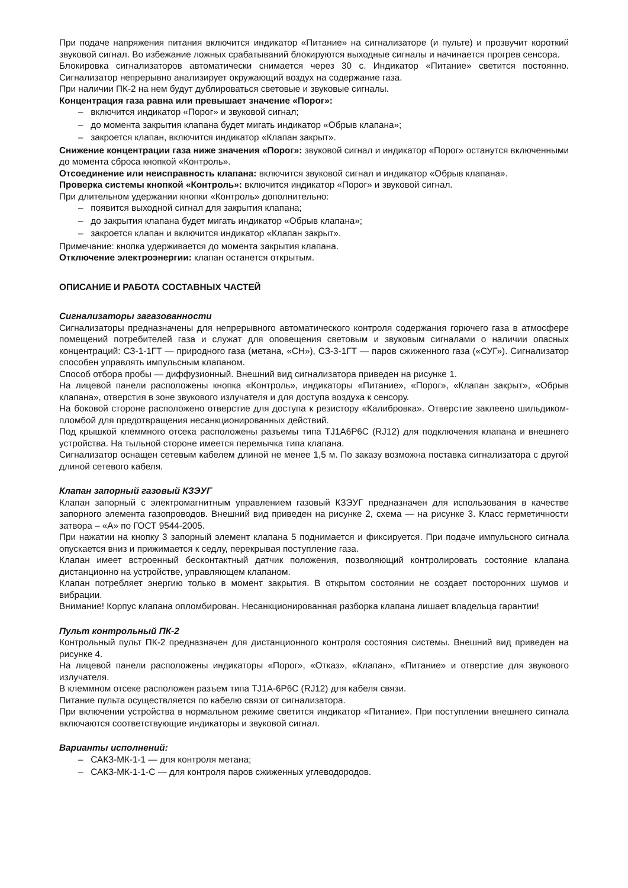При подаче напряжения питания включится индикатор «Питание» на сигнализаторе (и пульте) и прозвучит короткий звуковой сигнал. Во избежание ложных срабатываний блокируются выходные сигналы и начинается прогрев сенсора.
Блокировка сигнализаторов автоматически снимается через 30 с. Индикатор «Питание» светится постоянно. Сигнализатор непрерывно анализирует окружающий воздух на содержание газа.
При наличии ПК-2 на нем будут дублироваться световые и звуковые сигналы.
Концентрация газа равна или превышает значение «Порог»:
– включится индикатор «Порог» и звуковой сигнал;
– до момента закрытия клапана будет мигать индикатор «Обрыв клапана»;
– закроется клапан, включится индикатор «Клапан закрыт».
Снижение концентрации газа ниже значения «Порог»: звуковой сигнал и индикатор «Порог» останутся включенными до момента сброса кнопкой «Контроль».
Отсоединение или неисправность клапана: включится звуковой сигнал и индикатор «Обрыв клапана».
Проверка системы кнопкой «Контроль»: включится индикатор «Порог» и звуковой сигнал.
При длительном удержании кнопки «Контроль» дополнительно:
– появится выходной сигнал для закрытия клапана;
– до закрытия клапана будет мигать индикатор «Обрыв клапана»;
– закроется клапан и включится индикатор «Клапан закрыт».
Примечание: кнопка удерживается до момента закрытия клапана.
Отключение электроэнергии: клапан останется открытым.
ОПИСАНИЕ И РАБОТА СОСТАВНЫХ ЧАСТЕЙ
Сигнализаторы загазованности
Сигнализаторы предназначены для непрерывного автоматического контроля содержания горючего газа в атмосфере помещений потребителей газа и служат для оповещения световым и звуковым сигналами о наличии опасных концентраций: СЗ-1-1ГТ — природного газа (метана, «СН»), СЗ-3-1ГТ — паров сжиженного газа («СУГ»). Сигнализатор способен управлять импульсным клапаном.
Способ отбора пробы — диффузионный. Внешний вид сигнализатора приведен на рисунке 1.
На лицевой панели расположены кнопка «Контроль», индикаторы «Питание», «Порог», «Клапан закрыт», «Обрыв клапана», отверстия в зоне звукового излучателя и для доступа воздуха к сенсору.
На боковой стороне расположено отверстие для доступа к резистору «Калибровка». Отверстие заклеено шильдиком-пломбой для предотвращения несанкционированных действий.
Под крышкой клеммного отсека расположены разъемы типа TJ1A6P6C (RJ12) для подключения клапана и внешнего устройства. На тыльной стороне имеется перемычка типа клапана.
Сигнализатор оснащен сетевым кабелем длиной не менее 1,5 м. По заказу возможна поставка сигнализатора с другой длиной сетевого кабеля.
Клапан запорный газовый КЗЭУГ
Клапан запорный с электромагнитным управлением газовый КЗЭУГ предназначен для использования в качестве запорного элемента газопроводов. Внешний вид приведен на рисунке 2, схема — на рисунке 3. Класс герметичности затвора – «А» по ГОСТ 9544-2005.
При нажатии на кнопку 3 запорный элемент клапана 5 поднимается и фиксируется. При подаче импульсного сигнала опускается вниз и прижимается к седлу, перекрывая поступление газа.
Клапан имеет встроенный бесконтактный датчик положения, позволяющий контролировать состояние клапана дистанционно на устройстве, управляющем клапаном.
Клапан потребляет энергию только в момент закрытия. В открытом состоянии не создает посторонних шумов и вибрации.
Внимание! Корпус клапана опломбирован. Несанкционированная разборка клапана лишает владельца гарантии!
Пульт контрольный ПК-2
Контрольный пульт ПК-2 предназначен для дистанционного контроля состояния системы. Внешний вид приведен на рисунке 4.
На лицевой панели расположены индикаторы «Порог», «Отказ», «Клапан», «Питание» и отверстие для звукового излучателя.
В клеммном отсеке расположен разъем типа TJ1A-6P6C (RJ12) для кабеля связи.
Питание пульта осуществляется по кабелю связи от сигнализатора.
При включении устройства в нормальном режиме светится индикатор «Питание». При поступлении внешнего сигнала включаются соответствующие индикаторы и звуковой сигнал.
Варианты исполнений:
– САКЗ-МК-1-1 — для контроля метана;
– САКЗ-МК-1-1-С — для контроля паров сжиженных углеводородов.